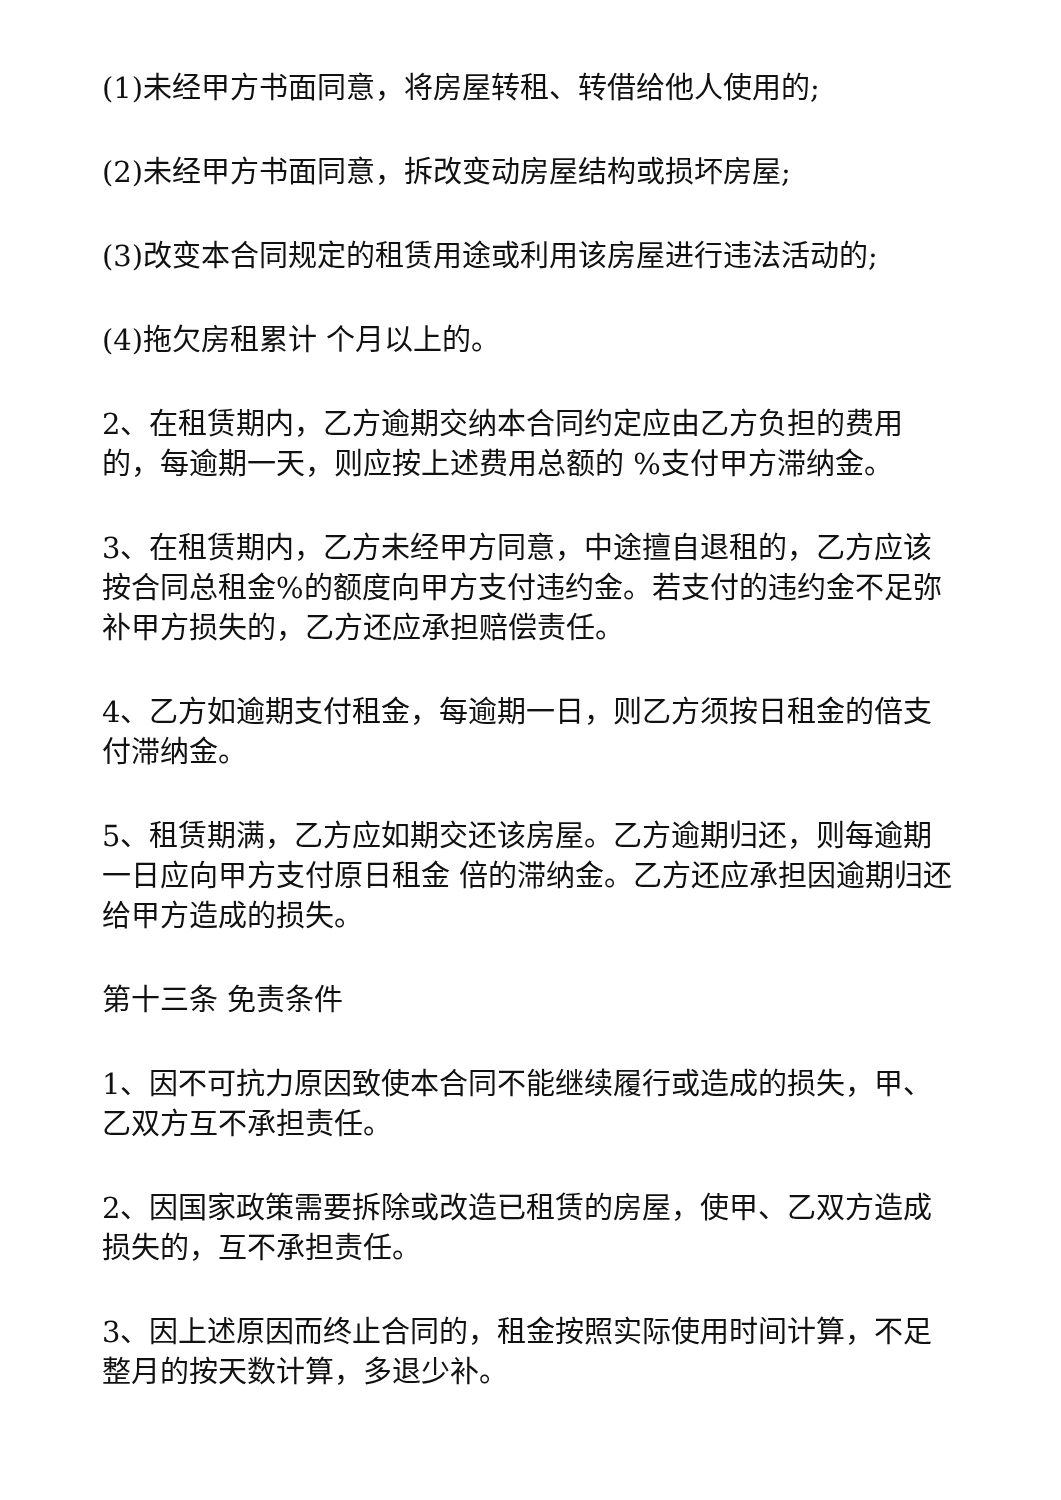(1)未经甲方书面同意，将房屋转租、转借给他人使用的;
(2)未经甲方书面同意，拆改变动房屋结构或损坏房屋;
(3)改变本合同规定的租赁用途或利用该房屋进行违法活动的;
(4)拖欠房租累计 个月以上的。
2、在租赁期内，乙方逾期交纳本合同约定应由乙方负担的费用的，每逾期一天，则应按上述费用总额的 %支付甲方滞纳金。
3、在租赁期内，乙方未经甲方同意，中途擅自退租的，乙方应该按合同总租金%的额度向甲方支付违约金。若支付的违约金不足弥补甲方损失的，乙方还应承担赔偿责任。
4、乙方如逾期支付租金，每逾期一日，则乙方须按日租金的倍支付滞纳金。
5、租赁期满，乙方应如期交还该房屋。乙方逾期归还，则每逾期一日应向甲方支付原日租金 倍的滞纳金。乙方还应承担因逾期归还给甲方造成的损失。
第十三条 免责条件
1、因不可抗力原因致使本合同不能继续履行或造成的损失，甲、乙双方互不承担责任。
2、因国家政策需要拆除或改造已租赁的房屋，使甲、乙双方造成损失的，互不承担责任。
3、因上述原因而终止合同的，租金按照实际使用时间计算，不足整月的按天数计算，多退少补。